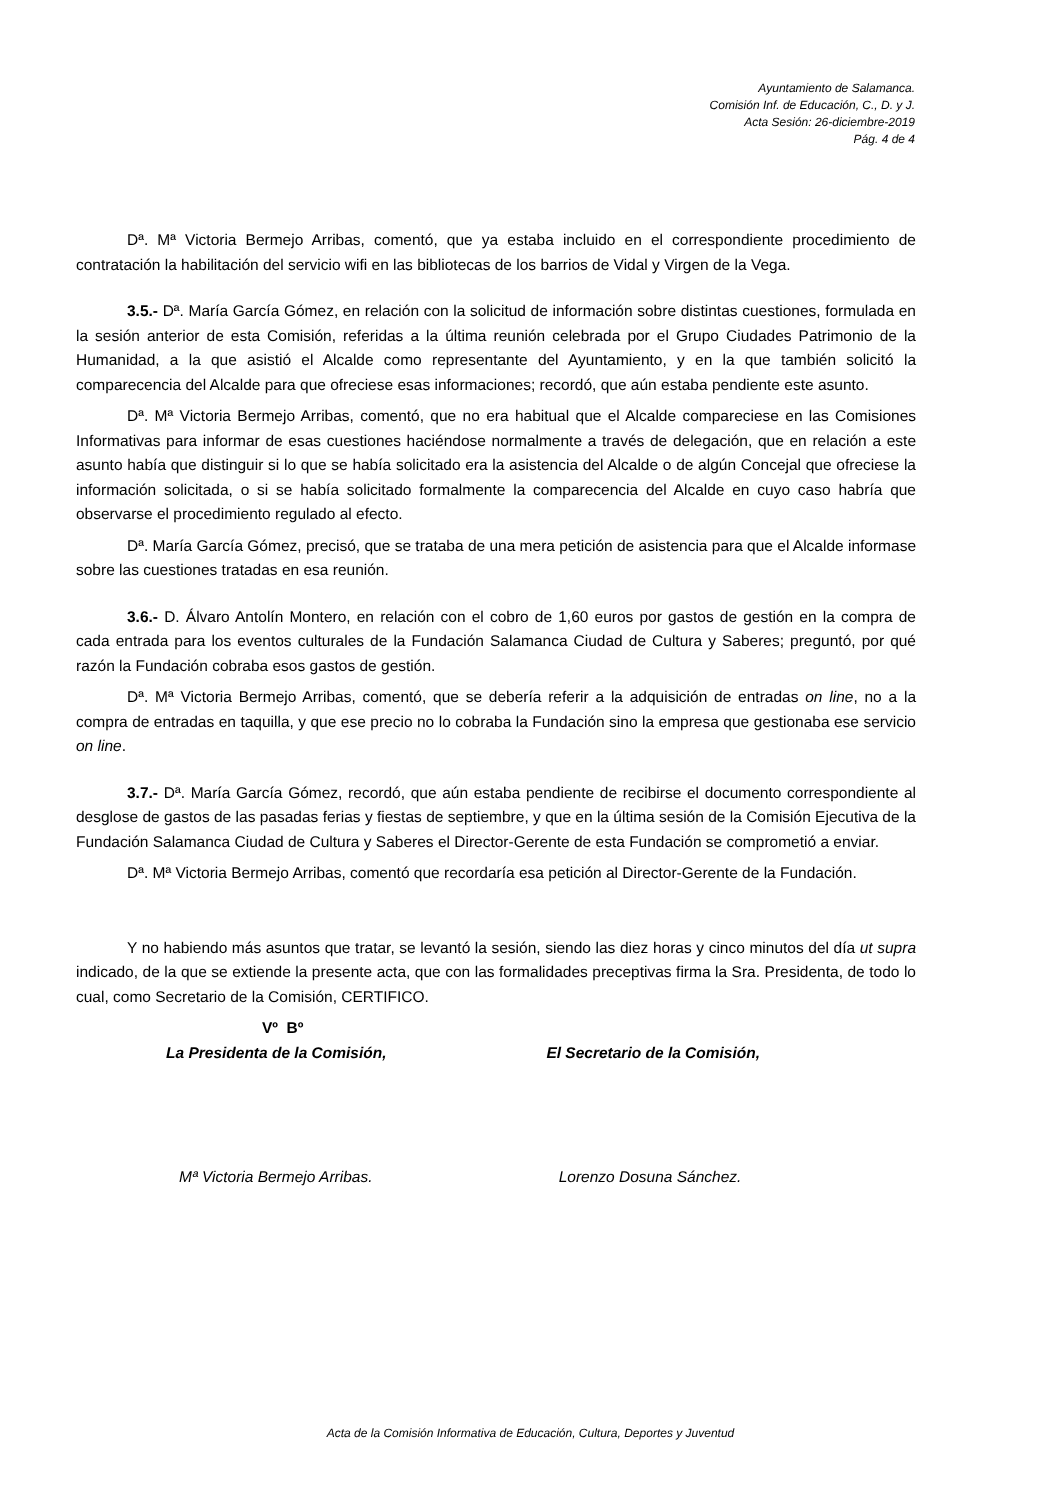Ayuntamiento de Salamanca.
Comisión Inf. de Educación, C., D. y J.
Acta Sesión: 26-diciembre-2019
Pág. 4 de 4
Dª. Mª Victoria Bermejo Arribas, comentó, que ya estaba incluido en el correspondiente procedimiento de contratación la habilitación del servicio wifi en las bibliotecas de los barrios de Vidal y Virgen de la Vega.
3.5.- Dª. María García Gómez, en relación con la solicitud de información sobre distintas cuestiones, formulada en la sesión anterior de esta Comisión, referidas a la última reunión celebrada por el Grupo Ciudades Patrimonio de la Humanidad, a la que asistió el Alcalde como representante del Ayuntamiento, y en la que también solicitó la comparecencia del Alcalde para que ofreciese esas informaciones; recordó, que aún estaba pendiente este asunto.
Dª. Mª Victoria Bermejo Arribas, comentó, que no era habitual que el Alcalde compareciese en las Comisiones Informativas para informar de esas cuestiones haciéndose normalmente a través de delegación, que en relación a este asunto había que distinguir si lo que se había solicitado era la asistencia del Alcalde o de algún Concejal que ofreciese la información solicitada, o si se había solicitado formalmente la comparecencia del Alcalde en cuyo caso habría que observarse el procedimiento regulado al efecto.
Dª. María García Gómez, precisó, que se trataba de una mera petición de asistencia para que el Alcalde informase sobre las cuestiones tratadas en esa reunión.
3.6.- D. Álvaro Antolín Montero, en relación con el cobro de 1,60 euros por gastos de gestión en la compra de cada entrada para los eventos culturales de la Fundación Salamanca Ciudad de Cultura y Saberes; preguntó, por qué razón la Fundación cobraba esos gastos de gestión.
Dª. Mª Victoria Bermejo Arribas, comentó, que se debería referir a la adquisición de entradas on line, no a la compra de entradas en taquilla, y que ese precio no lo cobraba la Fundación sino la empresa que gestionaba ese servicio on line.
3.7.- Dª. María García Gómez, recordó, que aún estaba pendiente de recibirse el documento correspondiente al desglose de gastos de las pasadas ferias y fiestas de septiembre, y que en la última sesión de la Comisión Ejecutiva de la Fundación Salamanca Ciudad de Cultura y Saberes el Director-Gerente de esta Fundación se comprometió a enviar.
Dª. Mª Victoria Bermejo Arribas, comentó que recordaría esa petición al Director-Gerente de la Fundación.
Y no habiendo más asuntos que tratar, se levantó la sesión, siendo las diez horas y cinco minutos del día ut supra indicado, de la que se extiende la presente acta, que con las formalidades preceptivas firma la Sra. Presidenta, de todo lo cual, como Secretario de la Comisión, CERTIFICO.
Vº Bº
La Presidenta de la Comisión, El Secretario de la Comisión,
Mª Victoria Bermejo Arribas. Lorenzo Dosuna Sánchez.
Acta de la Comisión Informativa de Educación, Cultura, Deportes y Juventud